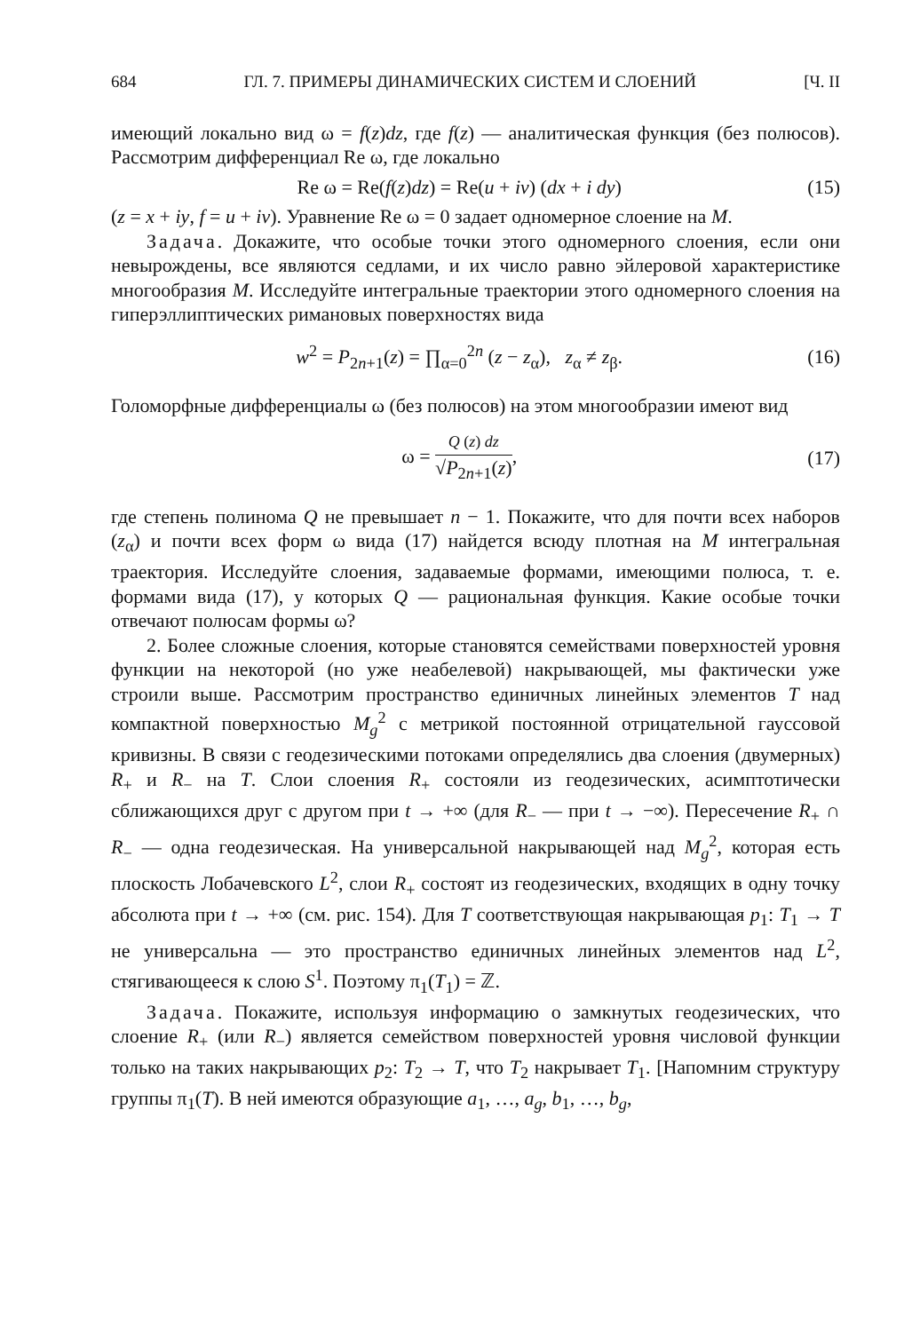684 ГЛ. 7. ПРИМЕРЫ ДИНАМИЧЕСКИХ СИСТЕМ И СЛОЕНИЙ [Ч. II
имеющий локально вид ω = f(z)dz, где f(z) — аналитическая функция (без полюсов). Рассмотрим дифференциал Re ω, где локально
Re ω = Re(f(z)dz) = Re(u + iv) (dx + i dy) (15)
(z = x + iy, f = u + iv). Уравнение Re ω = 0 задает одномерное слоение на M.
Задача. Докажите, что особые точки этого одномерного слоения, если они невырождены, все являются седлами, и их число равно эйлеровой характеристике многообразия M. Исследуйте интегральные траектории этого одномерного слоения на гиперэллиптических римановых поверхностях вида
w<sup>2</sup> = P<sub>2n+1</sub>(z) = ∏<sub>α=0</sub><sup>2n</sup> (z − z<sub>α</sub>), z<sub>α</sub> ≠ z<sub>β</sub>. (16)
Голоморфные дифференциалы ω (без полюсов) на этом многообразии имеют вид
ω = Q (z) dz √P<sub>2n+1</sub>(z), (17)
где степень полинома Q не превышает n − 1. Покажите, что для почти всех наборов (z<sub>α</sub>) и почти всех форм ω вида (17) найдется всюду плотная на M интегральная траектория. Исследуйте слоения, задаваемые формами, имеющими полюса, т. е. формами вида (17), у которых Q — рациональная функция. Какие особые точки отвечают полюсам формы ω?
2. Более сложные слоения, которые становятся семействами поверхностей уровня функции на некоторой (но уже неабелевой) накрывающей, мы фактически уже строили выше. Рассмотрим пространство единичных линейных элементов T над компактной поверхностью M<sub>g</sub><sup>2</sup> с метрикой постоянной отрицательной гауссовой кривизны. В связи с геодезическими потоками определялись два слоения (двумерных) R<sub>+</sub> и R<sub>−</sub> на T. Слои слоения R<sub>+</sub> состояли из геодезических, асимптотически сближающихся друг с другом при t → +∞ (для R<sub>−</sub> — при t → −∞). Пересечение R<sub>+</sub> ∩ R<sub>−</sub> — одна геодезическая. На универсальной накрывающей над M<sub>g</sub><sup>2</sup>, которая есть плоскость Лобачевского L<sup>2</sup>, слои R<sub>+</sub> состоят из геодезических, входящих в одну точку абсолюта при t → +∞ (см. рис. 154). Для T соответствующая накрывающая p<sub>1</sub>: T<sub>1</sub> → T не универсальна — это пространство единичных линейных элементов над L<sup>2</sup>, стягивающееся к слою S<sup>1</sup>. Поэтому π<sub>1</sub>(T<sub>1</sub>) = ℤ.
Задача. Покажите, используя информацию о замкнутых геодезических, что слоение R<sub>+</sub> (или R<sub>−</sub>) является семейством поверхностей уровня числовой функции только на таких накрывающих p<sub>2</sub>: T<sub>2</sub> → T, что T<sub>2</sub> накрывает T<sub>1</sub>. [Напомним структуру группы π<sub>1</sub>(T). В ней имеются образующие a<sub>1</sub>, …, a<sub>g</sub>, b<sub>1</sub>, …, b<sub>g</sub>,